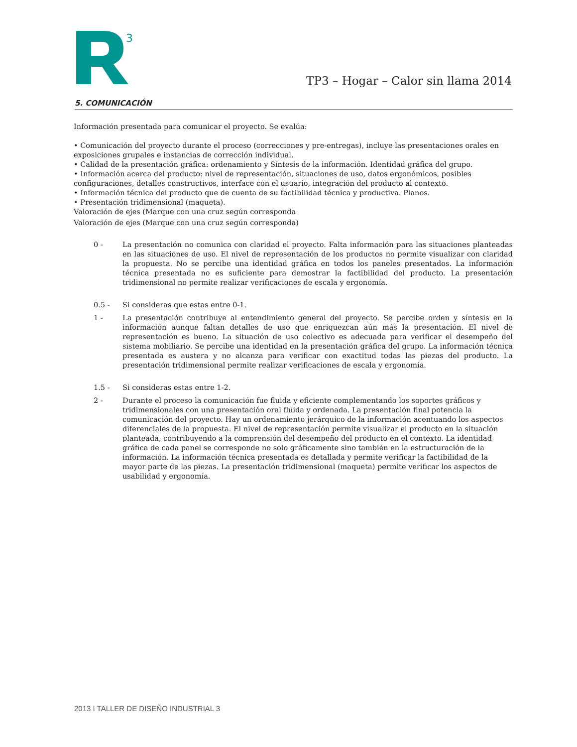3
TP3 – Hogar – Calor sin llama 2014
5. COMUNICACIÓN
Información presentada para comunicar el proyecto. Se evalúa:
• Comunicación del proyecto durante el proceso (correcciones y pre-entregas), incluye las presentaciones orales en exposiciones grupales e instancias de corrección individual.
• Calidad de la presentación gráfica: ordenamiento y Síntesis de la información. Identidad gráfica del grupo.
• Información acerca del producto: nivel de representación, situaciones de uso, datos ergonómicos, posibles configuraciones, detalles constructivos, interface con el usuario, integración del producto al contexto.
• Información técnica del producto que de cuenta de su factibilidad técnica y productiva. Planos.
• Presentación tridimensional (maqueta).
Valoración de ejes (Marque con una cruz según corresponda
Valoración de ejes (Marque con una cruz según corresponda)
0 - La presentación no comunica con claridad el proyecto. Falta información para las situaciones planteadas en las situaciones de uso. El nivel de representación de los productos no permite visualizar con claridad la propuesta. No se percibe una identidad gráfica en todos los paneles presentados. La información técnica presentada no es suficiente para demostrar la factibilidad del producto. La presentación tridimensional no permite realizar verificaciones de escala y ergonomía.
0.5 - Si consideras que estas entre 0-1.
1 - La presentación contribuye al entendimiento general del proyecto. Se percibe orden y síntesis en la información aunque faltan detalles de uso que enriquezcan aún más la presentación. El nivel de representación es bueno. La situación de uso colectivo es adecuada para verificar el desempeño del sistema mobiliario. Se percibe una identidad en la presentación gráfica del grupo. La información técnica presentada es austera y no alcanza para verificar con exactitud todas las piezas del producto. La presentación tridimensional permite realizar verificaciones de escala y ergonomía.
1.5 - Si consideras estas entre 1-2.
2 - Durante el proceso la comunicación fue fluida y eficiente complementando los soportes gráficos y tridimensionales con una presentación oral fluida y ordenada. La presentación final potencia la comunicación del proyecto. Hay un ordenamiento jerárquico de la información acentuando los aspectos diferenciales de la propuesta. El nivel de representación permite visualizar el producto en la situación planteada, contribuyendo a la comprensión del desempeño del producto en el contexto. La identidad gráfica de cada panel se corresponde no solo gráficamente sino también en la estructuración de la información. La información técnica presentada es detallada y permite verificar la factibilidad de la mayor parte de las piezas. La presentación tridimensional (maqueta) permite verificar los aspectos de usabilidad y ergonomía.
2013 I TALLER DE DISEÑO INDUSTRIAL 3